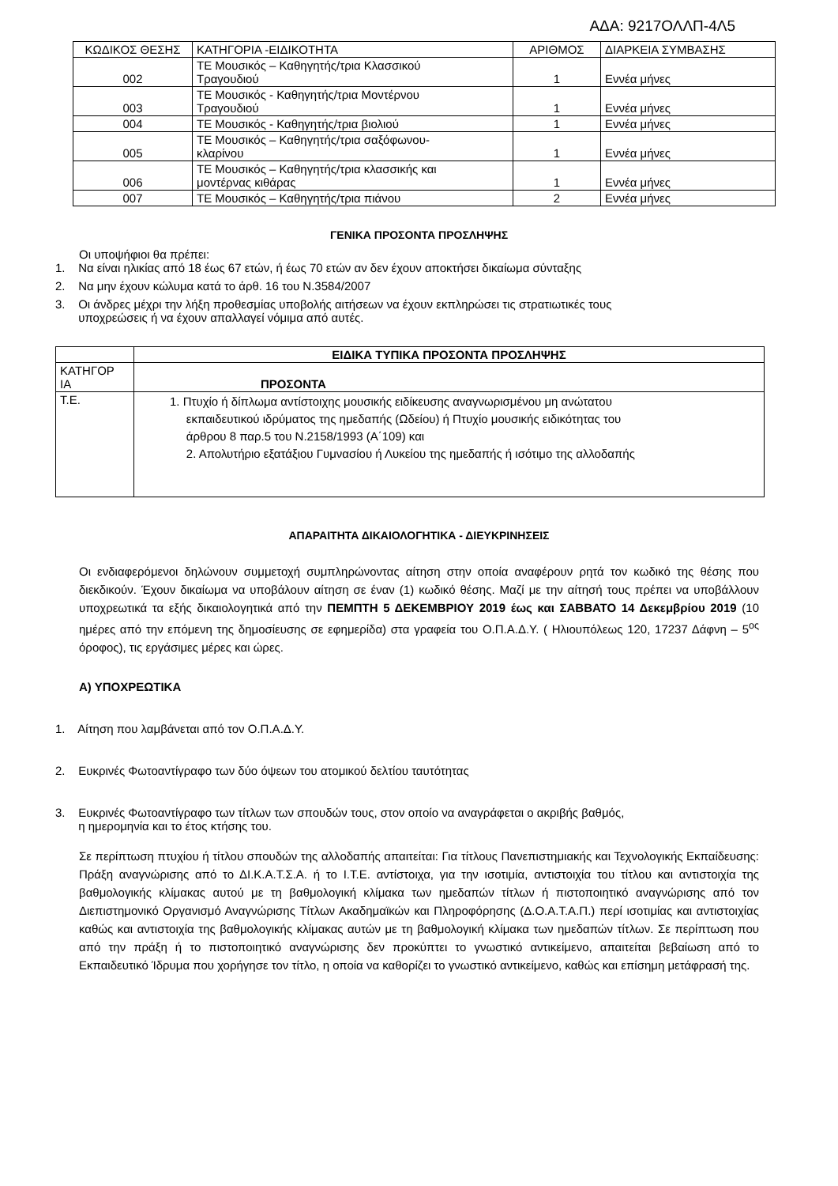ΑΔΑ: 9217ΟΛΛΠ-4Λ5
| ΚΩΔΙΚΟΣ ΘΕΣΗΣ | ΚΑΤΗΓΟΡΙΑ -ΕΙΔΙΚΟΤΗΤΑ | ΑΡΙΘΜΟΣ | ΔΙΑΡΚΕΙΑ ΣΥΜΒΑΣΗΣ |
| --- | --- | --- | --- |
| 002 | ΤΕ Μουσικός – Καθηγητής/τρια Κλασσικού Τραγουδιού | 1 | Εννέα μήνες |
| 003 | ΤΕ Μουσικός - Καθηγητής/τρια Μοντέρνου Τραγουδιού | 1 | Εννέα μήνες |
| 004 | ΤΕ Μουσικός - Καθηγητής/τρια βιολιού | 1 | Εννέα μήνες |
| 005 | ΤΕ Μουσικός – Καθηγητής/τρια σαξόφωνου- κλαρίνου | 1 | Εννέα μήνες |
| 006 | ΤΕ Μουσικός – Καθηγητής/τρια κλασσικής και μοντέρνας κιθάρας | 1 | Εννέα μήνες |
| 007 | ΤΕ Μουσικός – Καθηγητής/τρια πιάνου | 2 | Εννέα μήνες |
ΓΕΝΙΚΑ ΠΡΟΣΟΝΤΑ ΠΡΟΣΛΗΨΗΣ
Οι υποψήφιοι θα πρέπει:
1. Να είναι ηλικίας από 18 έως 67 ετών, ή έως 70 ετών αν δεν έχουν αποκτήσει δικαίωμα σύνταξης
2. Να μην έχουν κώλυμα κατά το άρθ. 16 του Ν.3584/2007
3. Οι άνδρες μέχρι την λήξη προθεσμίας υποβολής αιτήσεων να έχουν εκπληρώσει τις στρατιωτικές τους
υποχρεώσεις ή να έχουν απαλλαγεί νόμιμα από αυτές.
| | ΕΙΔΙΚΑ ΤΥΠΙΚΑ ΠΡΟΣΟΝΤΑ ΠΡΟΣΛΗΨΗΣ |
| ΚΑΤΗΓΟΡ ΙΑ | ΠΡΟΣΟΝΤΑ |
| Τ.Ε. | 1. Πτυχίο ή δίπλωμα αντίστοιχης μουσικής ειδίκευσης αναγνωρισμένου μη ανώτατου εκπαιδευτικού ιδρύματος της ημεδαπής (Ωδείου) ή Πτυχίο μουσικής ειδικότητας του άρθρου 8 παρ.5 του Ν.2158/1993 (Α΄109) και 2. Απολυτήριο εξατάξιου Γυμνασίου ή Λυκείου της ημεδαπής ή ισότιμο της αλλοδαπής |
ΑΠΑΡΑΙΤΗΤΑ ΔΙΚΑΙΟΛΟΓΗΤΙΚΑ - ΔΙΕΥΚΡΙΝΗΣΕΙΣ
Οι ενδιαφερόμενοι δηλώνουν συμμετοχή συμπληρώνοντας αίτηση στην οποία αναφέρουν ρητά τον κωδικό της θέσης που διεκδικούν. Έχουν δικαίωμα να υποβάλουν αίτηση σε έναν (1) κωδικό θέσης. Μαζί με την αίτησή τους πρέπει να υποβάλλουν υποχρεωτικά τα εξής δικαιολογητικά από την ΠΕΜΠΤΗ 5 ΔΕΚΕΜΒΡΙΟΥ 2019 έως και ΣΑΒΒΑΤΟ 14 Δεκεμβρίου 2019 (10 ημέρες από την επόμενη της δημοσίευσης σε εφημερίδα) στα γραφεία του Ο.Π.Α.Δ.Υ. ( Ηλιουπόλεως 120, 17237 Δάφνη – 5<sup>ος</sup> όροφος), τις εργάσιμες μέρες και ώρες.
Α) ΥΠΟΧΡΕΩΤΙΚΑ
1. Αίτηση που λαμβάνεται από τον Ο.Π.Α.Δ.Υ.
2. Ευκρινές Φωτοαντίγραφο των δύο όψεων του ατομικού δελτίου ταυτότητας
3. Ευκρινές Φωτοαντίγραφο των τίτλων των σπουδών τους, στον οποίο να αναγράφεται ο ακριβής βαθμός,
η ημερομηνία και το έτος κτήσης του.
Σε περίπτωση πτυχίου ή τίτλου σπουδών της αλλοδαπής απαιτείται: Για τίτλους Πανεπιστημιακής και Τεχνολογικής Εκπαίδευσης: Πράξη αναγνώρισης από το ΔΙ.Κ.Α.Τ.Σ.Α. ή το Ι.Τ.Ε. αντίστοιχα, για την ισοτιμία, αντιστοιχία του τίτλου και αντιστοιχία της βαθμολογικής κλίμακας αυτού με τη βαθμολογική κλίμακα των ημεδαπών τίτλων ή πιστοποιητικό αναγνώρισης από τον Διεπιστημονικό Οργανισμό Αναγνώρισης Τίτλων Ακαδημαϊκών και Πληροφόρησης (Δ.Ο.Α.Τ.Α.Π.) περί ισοτιμίας και αντιστοιχίας καθώς και αντιστοιχία της βαθμολογικής κλίμακας αυτών με τη βαθμολογική κλίμακα των ημεδαπών τίτλων. Σε περίπτωση που από την πράξη ή το πιστοποιητικό αναγνώρισης δεν προκύπτει το γνωστικό αντικείμενο, απαιτείται βεβαίωση από το Εκπαιδευτικό Ίδρυμα που χορήγησε τον τίτλο, η οποία να καθορίζει το γνωστικό αντικείμενο, καθώς και επίσημη μετάφρασή της.